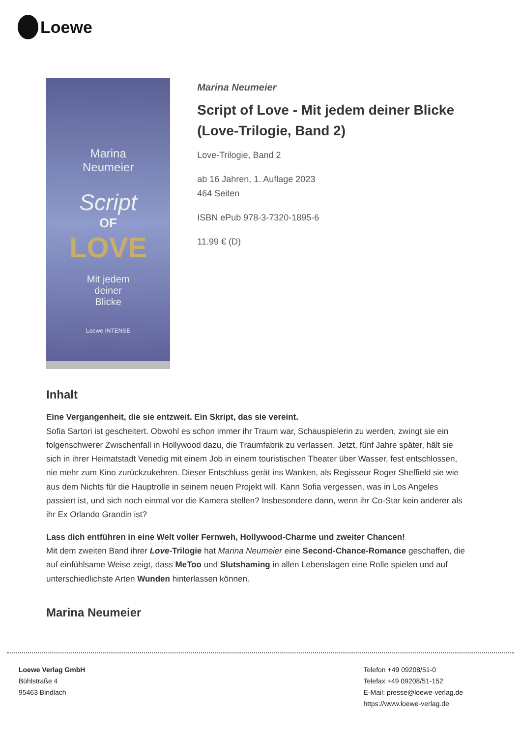Loewe
Marina
Neumeier
Script
OF
LOVE
Mit jedem
deiner
Blicke
Loewe INTENSE
Marina Neumeier
Script of Love - Mit jedem deiner Blicke (Love-Trilogie, Band 2)
Love-Trilogie, Band 2
ab 16 Jahren, 1. Auflage 2023
464 Seiten
ISBN ePub 978-3-7320-1895-6
11.99 € (D)
Inhalt
Eine Vergangenheit, die sie entzweit. Ein Skript, das sie vereint.
Sofia Sartori ist gescheitert. Obwohl es schon immer ihr Traum war, Schauspielerin zu werden, zwingt sie ein folgenschwerer Zwischenfall in Hollywood dazu, die Traumfabrik zu verlassen. Jetzt, fünf Jahre später, hält sie sich in ihrer Heimatstadt Venedig mit einem Job in einem touristischen Theater über Wasser, fest entschlossen, nie mehr zum Kino zurückzukehren. Dieser Entschluss gerät ins Wanken, als Regisseur Roger Sheffield sie wie aus dem Nichts für die Hauptrolle in seinem neuen Projekt will. Kann Sofia vergessen, was in Los Angeles passiert ist, und sich noch einmal vor die Kamera stellen? Insbesondere dann, wenn ihr Co-Star kein anderer als ihr Ex Orlando Grandin ist?
Lass dich entführen in eine Welt voller Fernweh, Hollywood-Charme und zweiter Chancen!
Mit dem zweiten Band ihrer Love-Trilogie hat Marina Neumeier eine Second-Chance-Romance geschaffen, die auf einfühlsame Weise zeigt, dass MeToo und Slutshaming in allen Lebenslagen eine Rolle spielen und auf unterschiedlichste Arten Wunden hinterlassen können.
Marina Neumeier
Loewe Verlag GmbH
Bühlstraße 4
95463 Bindlach
Telefon +49 09208/51-0
Telefax +49 09208/51-152
E-Mail: presse@loewe-verlag.de
https://www.loewe-verlag.de